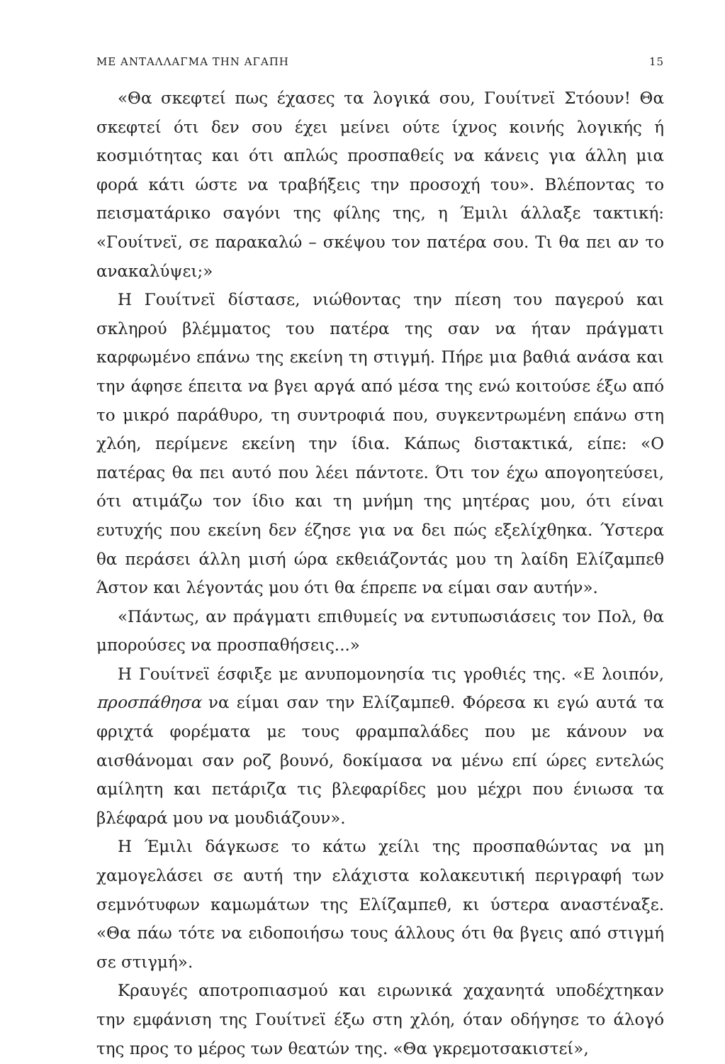ΜΕ ΑΝΤΑΛΛΑΓΜΑ ΤΗΝ ΑΓΑΠΗ 15
«Θα σκεφτεί πως έχασες τα λογικά σου, Γουίτνεϊ Στόουν! Θα σκεφτεί ότι δεν σου έχει μείνει ούτε ίχνος κοινής λογικής ή κοσμιότητας και ότι απλώς προσπαθείς να κάνεις για άλλη μια φορά κάτι ώστε να τραβήξεις την προσοχή του». Βλέποντας το πεισματάρικο σαγόνι της φίλης της, η Έμιλι άλλαξε τακτική: «Γουίτνεϊ, σε παρακαλώ – σκέψου τον πατέρα σου. Τι θα πει αν το ανακαλύψει;»
Η Γουίτνεϊ δίστασε, νιώθοντας την πίεση του παγερού και σκληρού βλέμματος του πατέρα της σαν να ήταν πράγματι καρφωμένο επάνω της εκείνη τη στιγμή. Πήρε μια βαθιά ανάσα και την άφησε έπειτα να βγει αργά από μέσα της ενώ κοιτούσε έξω από το μικρό παράθυρο, τη συντροφιά που, συγκεντρωμένη επάνω στη χλόη, περίμενε εκείνη την ίδια. Κάπως διστακτικά, είπε: «Ο πατέρας θα πει αυτό που λέει πάντοτε. Ότι τον έχω απογοητεύσει, ότι ατιμάζω τον ίδιο και τη μνήμη της μητέρας μου, ότι είναι ευτυχής που εκείνη δεν έζησε για να δει πώς εξελίχθηκα. Ύστερα θα περάσει άλλη μισή ώρα εκθειάζοντάς μου τη λαίδη Ελίζαμπεθ Άστον και λέγοντάς μου ότι θα έπρεπε να είμαι σαν αυτήν».
«Πάντως, αν πράγματι επιθυμείς να εντυπωσιάσεις τον Πολ, θα μπορούσες να προσπαθήσεις...»
Η Γουίτνεϊ έσφιξε με ανυπομονησία τις γροθιές της. «Ε λοιπόν, προσπάθησα να είμαι σαν την Ελίζαμπεθ. Φόρεσα κι εγώ αυτά τα φριχτά φορέματα με τους φραμπαλάδες που με κάνουν να αισθάνομαι σαν ροζ βουνό, δοκίμασα να μένω επί ώρες εντελώς αμίλητη και πετάριζα τις βλεφαρίδες μου μέχρι που ένιωσα τα βλέφαρά μου να μουδιάζουν».
Η Έμιλι δάγκωσε το κάτω χείλι της προσπαθώντας να μη χαμογελάσει σε αυτή την ελάχιστα κολακευτική περιγραφή των σεμνότυφων καμωμάτων της Ελίζαμπεθ, κι ύστερα αναστέναξε. «Θα πάω τότε να ειδοποιήσω τους άλλους ότι θα βγεις από στιγμή σε στιγμή».
Κραυγές αποτροπιασμού και ειρωνικά χαχανητά υποδέχτηκαν την εμφάνιση της Γουίτνεϊ έξω στη χλόη, όταν οδήγησε το άλογό της προς το μέρος των θεατών της. «Θα γκρεμοτσακιστεί»,